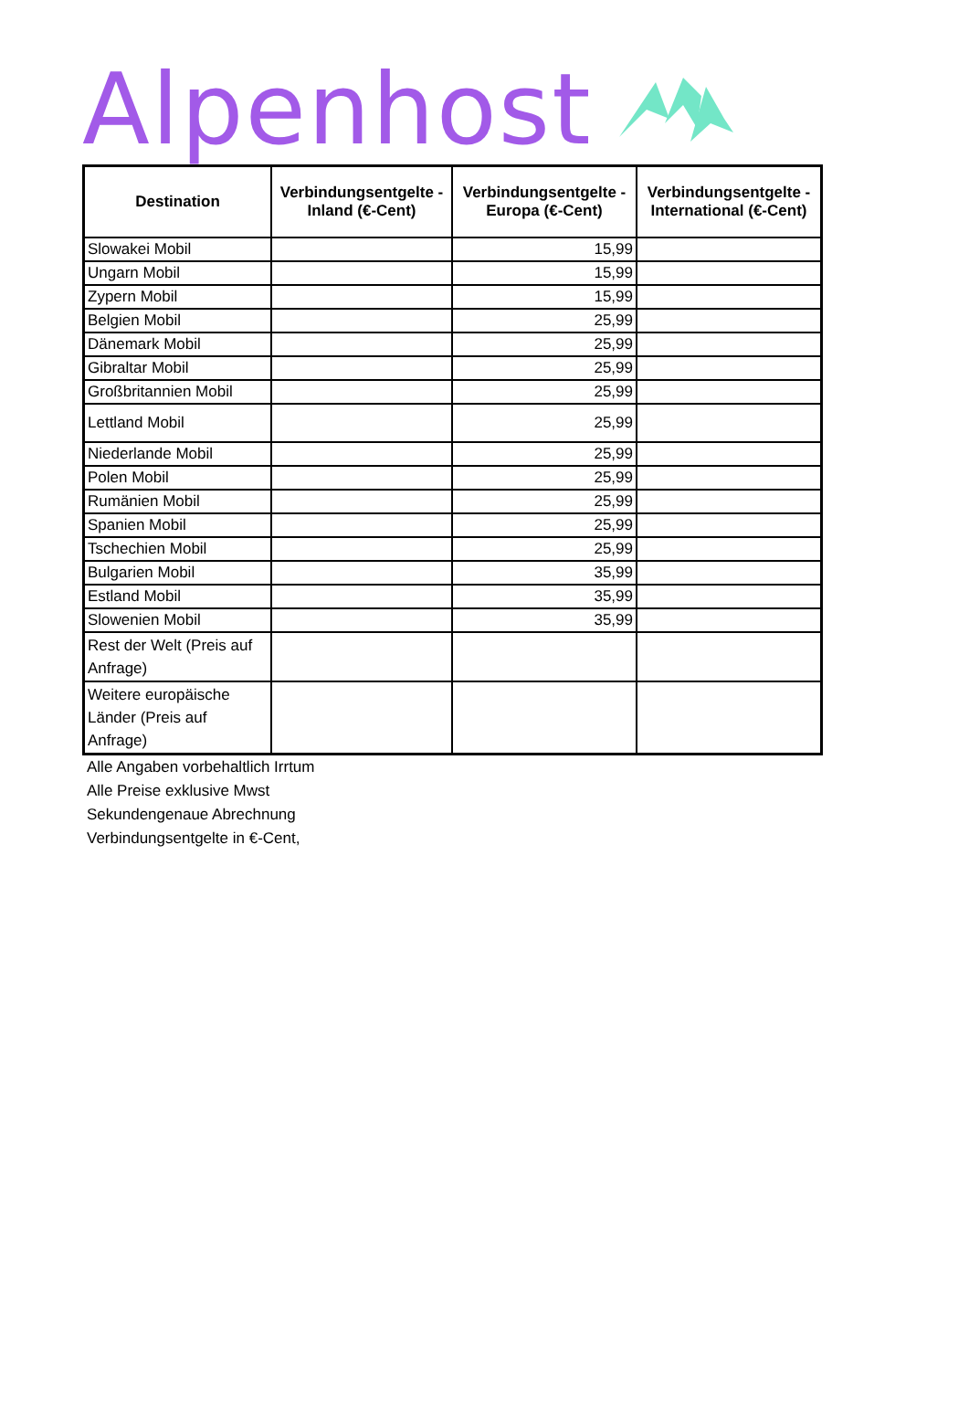Alpenhost
| Destination | Verbindungsentgelte - Inland (€-Cent) | Verbindungsentgelte - Europa (€-Cent) | Verbindungsentgelte - International (€-Cent) |
| --- | --- | --- | --- |
| Slowakei Mobil | | 15,99 | |
| Ungarn Mobil | | 15,99 | |
| Zypern Mobil | | 15,99 | |
| Belgien Mobil | | 25,99 | |
| Dänemark Mobil | | 25,99 | |
| Gibraltar Mobil | | 25,99 | |
| Großbritannien Mobil | | 25,99 | |
| Lettland Mobil | | 25,99 | |
| Niederlande Mobil | | 25,99 | |
| Polen Mobil | | 25,99 | |
| Rumänien Mobil | | 25,99 | |
| Spanien Mobil | | 25,99 | |
| Tschechien Mobil | | 25,99 | |
| Bulgarien Mobil | | 35,99 | |
| Estland Mobil | | 35,99 | |
| Slowenien Mobil | | 35,99 | |
| Rest der Welt (Preis auf Anfrage) | | | |
| Weitere europäische Länder (Preis auf Anfrage) | | | |
Alle Angaben vorbehaltlich Irrtum
Alle Preise exklusive Mwst
Sekundengenaue Abrechnung
Verbindungsentgelte in €-Cent,